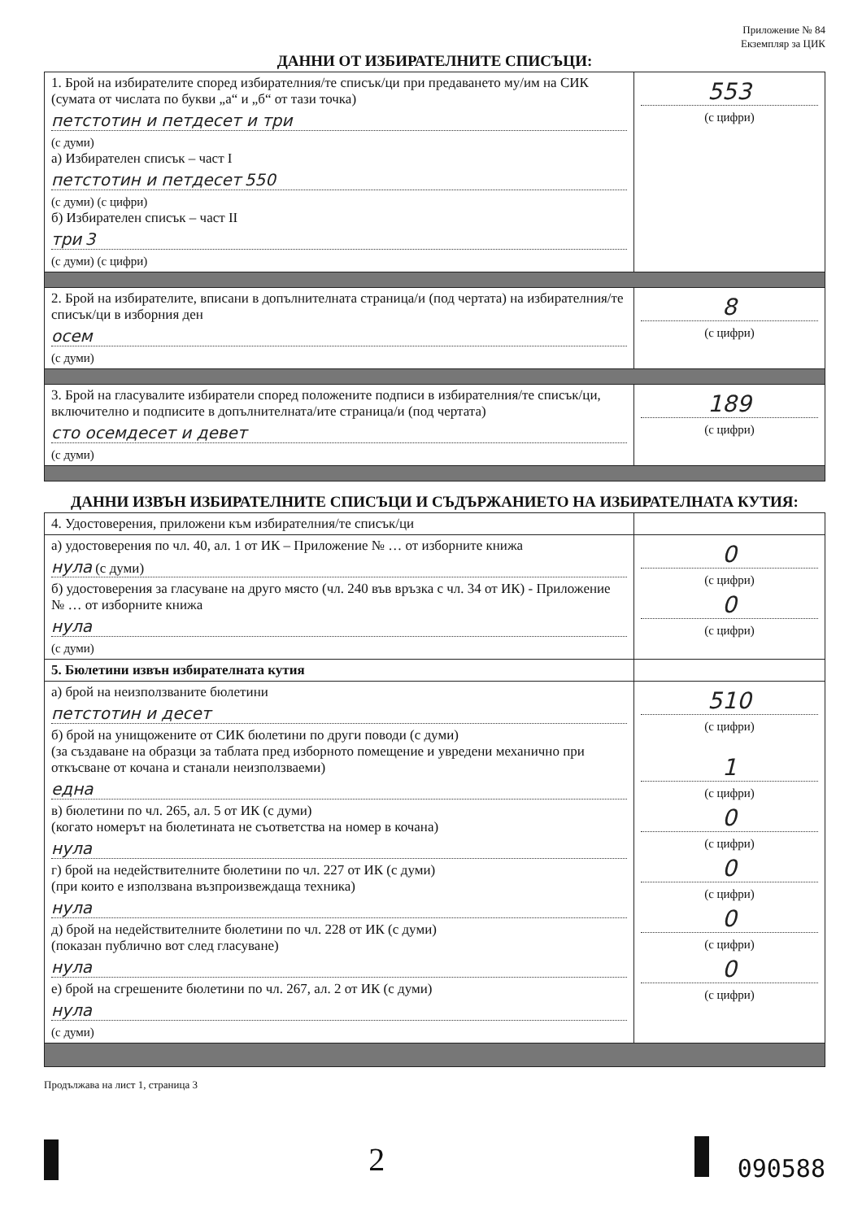Приложение № 84
Екземпляр за ЦИК
ДАННИ ОТ ИЗБИРАТЕЛНИТЕ СПИСЪЦИ:
| 1. Брой на избирателите според избирателния/те списък/ци при предаването му/им на СИК (сумата от числата по букви „а“ и „б“ от тази точка) петстотин и петдесет и три (с думи) а) Избирателен списък – част I петстотин и петдесет 550 (с думи) (с цифри) б) Избирателен списък – част II три 3 (с думи) (с цифри) | 553 (с цифри) |
| 2. Брой на избирателите, вписани в допълнителната страница/и (под чертата) на избирателния/те списък/ци в изборния ден осем (с думи) | 8 (с цифри) |
| 3. Брой на гласувалите избиратели според положените подписи в избирателния/те списък/ци, включително и подписите в допълнителната/ите страница/и (под чертата) сто осемдесет и девет (с думи) | 189 (с цифри) |
ДАННИ ИЗВЪН ИЗБИРАТЕЛНИТЕ СПИСЪЦИ И СЪДЪРЖАНИЕТО НА ИЗБИРАТЕЛНАТА КУТИЯ:
| 4. Удостоверения, приложени към избирателния/те списък/ци | |
| а) удостоверения по чл. 40, ал. 1 от ИК – Приложение № … от изборните книжа нула (с думи) б) удостоверения за гласуване на друго място (чл. 240 във връзка с чл. 34 от ИК) - Приложение № … от изборните книжа нула (с думи) | 0 (с цифри) 0 (с цифри) |
| 5. Бюлетини извън избирателната кутия | |
| а) брой на неизползваните бюлетини петстотин и десет б) брой на унищожените от СИК бюлетини по други поводи (с думи) (за създаване на образци за таблата пред изборното помещение и увредени механично при откъсване от кочана и станали неизползваеми) една в) бюлетини по чл. 265, ал. 5 от ИК (с думи) (когато номерът на бюлетината не съответства на номер в кочана) нула г) брой на недействителните бюлетини по чл. 227 от ИК (с думи) (при които е използвана възпроизвеждаща техника) нула д) брой на недействителните бюлетини по чл. 228 от ИК (с думи) (показан публично вот след гласуване) нула е) брой на сгрешените бюлетини по чл. 267, ал. 2 от ИК (с думи) нула (с думи) | 510 (с цифри) 1 (с цифри) 0 (с цифри) 0 (с цифри) 0 (с цифри) 0 (с цифри) |
Продължава на лист 1, страница 3
2 090588